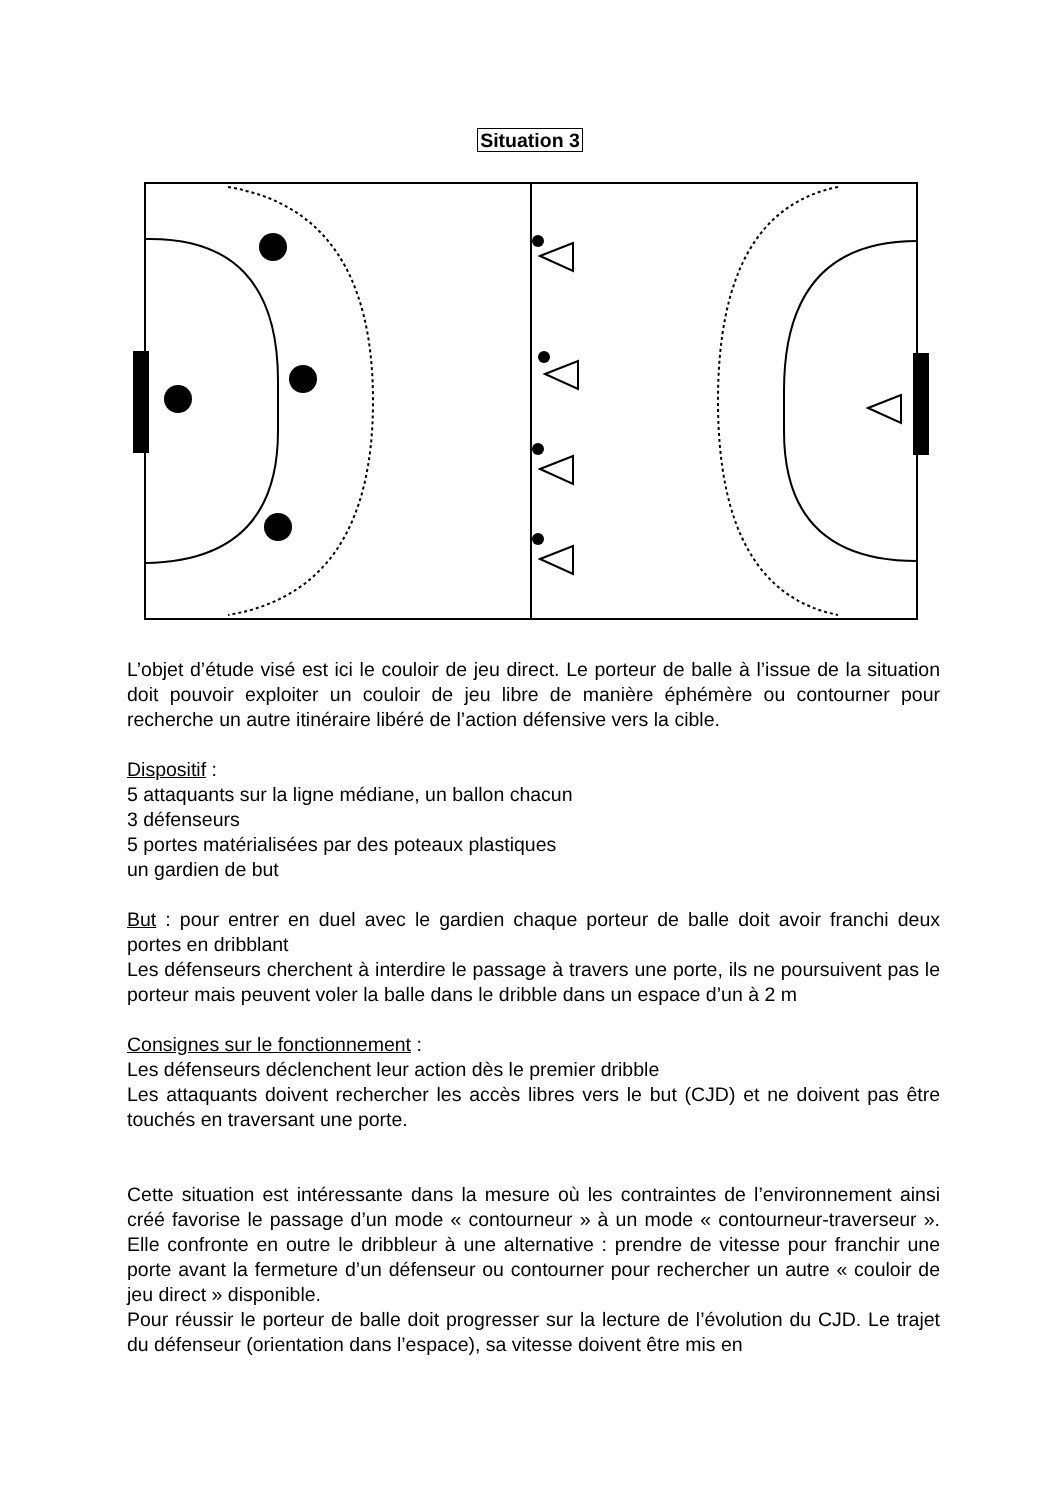Situation 3
L’objet d’étude visé est ici le couloir de jeu direct. Le porteur de balle à l’issue de la situation doit pouvoir exploiter un couloir de jeu libre de manière éphémère ou contourner pour recherche un autre itinéraire libéré de l’action défensive vers la cible.
Dispositif :
5 attaquants sur la ligne médiane, un ballon chacun
3 défenseurs
5 portes matérialisées par des poteaux plastiques
un gardien de but
But : pour entrer en duel avec le gardien chaque porteur de balle doit avoir franchi deux portes en dribblant
Les défenseurs cherchent à interdire le passage à travers une porte, ils ne poursuivent pas le porteur mais peuvent voler la balle dans le dribble dans un espace d’un à 2 m
Consignes sur le fonctionnement :
Les défenseurs déclenchent leur action dès le premier dribble
Les attaquants doivent rechercher les accès libres vers le but (CJD) et ne doivent pas être touchés en traversant une porte.
Cette situation est intéressante dans la mesure où les contraintes de l’environnement ainsi créé favorise le passage d’un mode « contourneur » à un mode « contourneur-traverseur ». Elle confronte en outre le dribbleur à une alternative : prendre de vitesse pour franchir une porte avant la fermeture d’un défenseur ou contourner pour rechercher un autre « couloir de jeu direct » disponible.
Pour réussir le porteur de balle doit progresser sur la lecture de l’évolution du CJD. Le trajet du défenseur (orientation dans l’espace), sa vitesse doivent être mis en